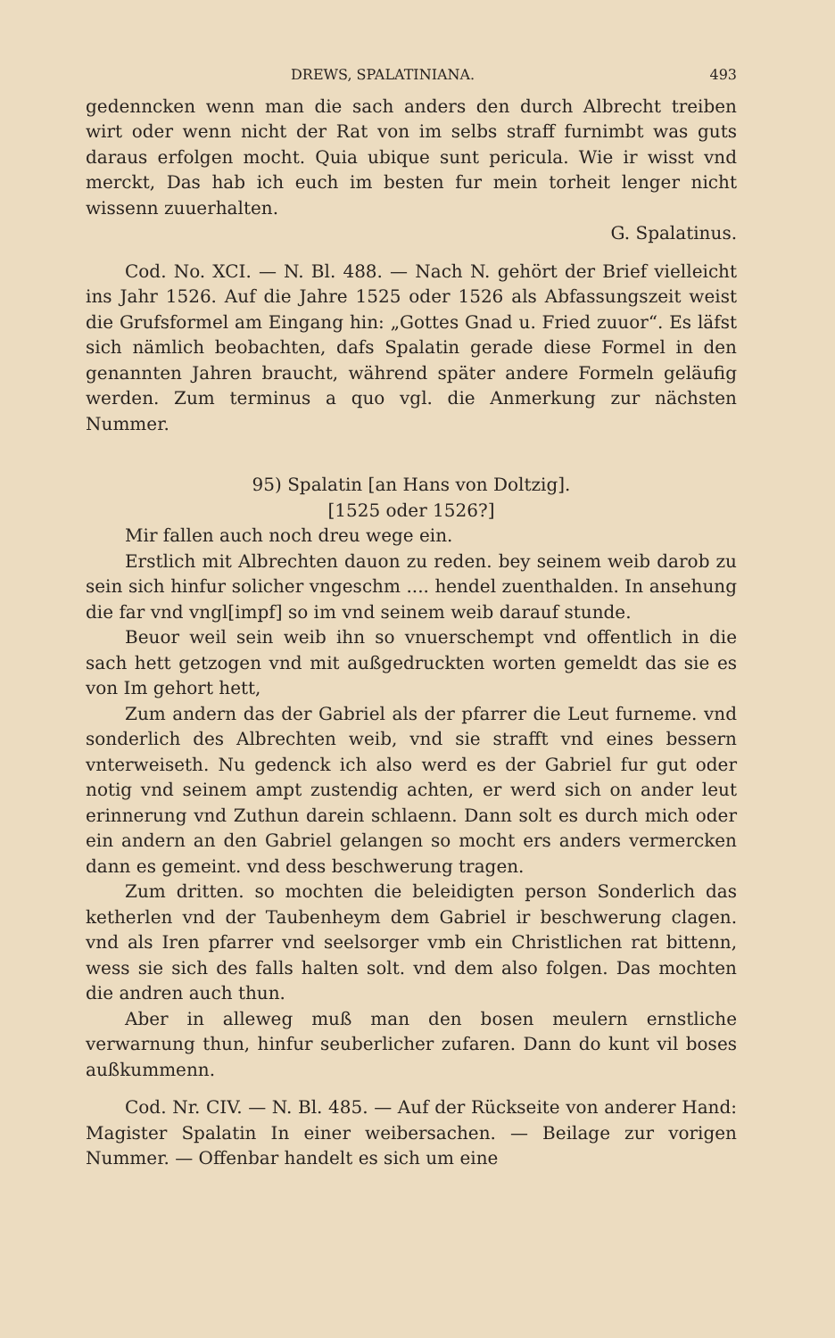DREWS, SPALATINIANA. 493
gedenncken wenn man die sach anders den durch Albrecht treiben wirt oder wenn nicht der Rat von im selbs straff furnimbt was guts daraus erfolgen mocht. Quia ubique sunt pericula. Wie ir wisst vnd merckt, Das hab ich euch im besten fur mein torheit lenger nicht wissenn zuuerhalten.
G. Spalatinus.
Cod. No. XCI. — N. Bl. 488. — Nach N. gehört der Brief vielleicht ins Jahr 1526. Auf die Jahre 1525 oder 1526 als Abfassungszeit weist die Grufsformel am Eingang hin: „Gottes Gnad u. Fried zuuor“. Es läfst sich nämlich beobachten, dafs Spalatin gerade diese Formel in den genannten Jahren braucht, während später andere Formeln geläufig werden. Zum terminus a quo vgl. die Anmerkung zur nächsten Nummer.
95) Spalatin [an Hans von Doltzig].
[1525 oder 1526?]
Mir fallen auch noch dreu wege ein.
Erstlich mit Albrechten dauon zu reden. bey seinem weib darob zu sein sich hinfur solicher vngeschm .... hendel zuenthalden. In ansehung die far vnd vngl[impf] so im vnd seinem weib darauf stunde.
Beuor weil sein weib ihn so vnuerschempt vnd offentlich in die sach hett getzogen vnd mit außgedruckten worten gemeldt das sie es von Im gehort hett,
Zum andern das der Gabriel als der pfarrer die Leut furneme. vnd sonderlich des Albrechten weib, vnd sie strafft vnd eines bessern vnterweiseth. Nu gedenck ich also werd es der Gabriel fur gut oder notig vnd seinem ampt zustendig achten, er werd sich on ander leut erinnerung vnd Zuthun darein schlaenn. Dann solt es durch mich oder ein andern an den Gabriel gelangen so mocht ers anders vermercken dann es gemeint. vnd dess beschwerung tragen.
Zum dritten. so mochten die beleidigten person Sonderlich das ketherlen vnd der Taubenheym dem Gabriel ir beschwerung clagen. vnd als Iren pfarrer vnd seelsorger vmb ein Christlichen rat bittenn, wess sie sich des falls halten solt. vnd dem also folgen. Das mochten die andren auch thun.
Aber in alleweg muß man den bosen meulern ernstliche verwarnung thun, hinfur seuberlicher zufaren. Dann do kunt vil boses außkummenn.
Cod. Nr. CIV. — N. Bl. 485. — Auf der Rückseite von anderer Hand: Magister Spalatin In einer weibersachen. — Beilage zur vorigen Nummer. — Offenbar handelt es sich um eine